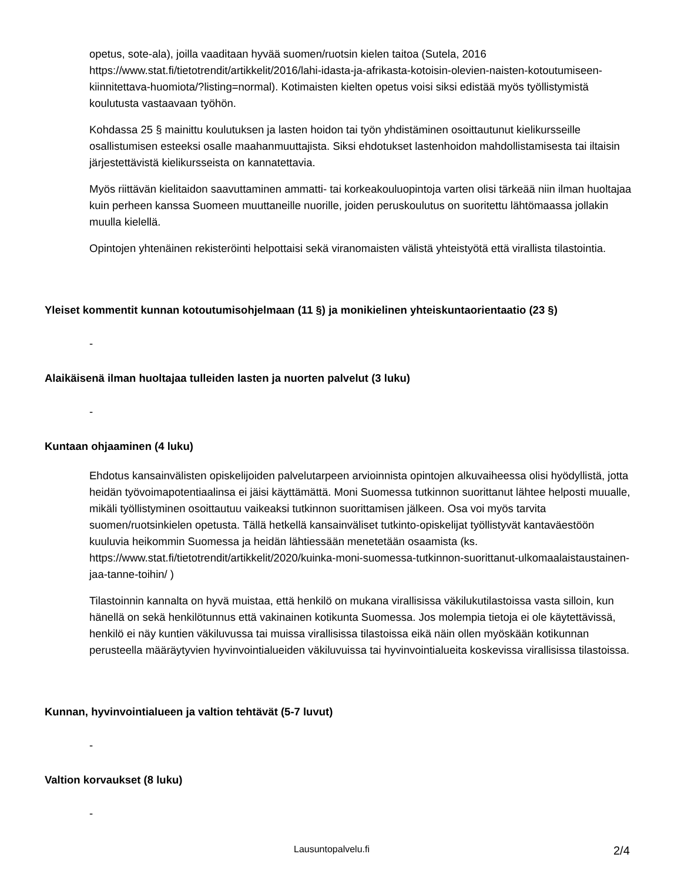opetus, sote-ala), joilla vaaditaan hyvää suomen/ruotsin kielen taitoa (Sutela, 2016 https://www.stat.fi/tietotrendit/artikkelit/2016/lahi-idasta-ja-afrikasta-kotoisin-olevien-naisten-kotoutumiseen-kiinnitettava-huomiota/?listing=normal). Kotimaisten kielten opetus voisi siksi edistää myös työllistymistä koulutusta vastaavaan työhön.
Kohdassa 25 § mainittu koulutuksen ja lasten hoidon tai työn yhdistäminen osoittautunut kielikursseille osallistumisen esteeksi osalle maahanmuuttajista. Siksi ehdotukset lastenhoidon mahdollistamisesta tai iltaisin järjestettävistä kielikursseista on kannatettavia.
Myös riittävän kielitaidon saavuttaminen ammatti- tai korkeakouluopintoja varten olisi tärkeää niin ilman huoltajaa kuin perheen kanssa Suomeen muuttaneille nuorille, joiden peruskoulutus on suoritettu lähtömaassa jollakin muulla kielellä.
Opintojen yhtenäinen rekisteröinti helpottaisi sekä viranomaisten välistä yhteistyötä että virallista tilastointia.
Yleiset kommentit kunnan kotoutumisohjelmaan (11 §) ja monikielinen yhteiskuntaorientaatio (23 §)
-
Alaikäisenä ilman huoltajaa tulleiden lasten ja nuorten palvelut (3 luku)
-
Kuntaan ohjaaminen (4 luku)
Ehdotus kansainvälisten opiskelijoiden palvelutarpeen arvioinnista opintojen alkuvaiheessa olisi hyödyllistä, jotta heidän työvoimapotentiaalinsa ei jäisi käyttämättä. Moni Suomessa tutkinnon suorittanut lähtee helposti muualle, mikäli työllistyminen osoittautuu vaikeaksi tutkinnon suorittamisen jälkeen. Osa voi myös tarvita suomen/ruotsinkielen opetusta. Tällä hetkellä kansainväliset tutkinto-opiskelijat työllistyvät kantaväestöön kuuluvia heikommin Suomessa ja heidän lähtiessään menetetään osaamista (ks. https://www.stat.fi/tietotrendit/artikkelit/2020/kuinka-moni-suomessa-tutkinnon-suorittanut-ulkomaalaistaustainen-jaa-tanne-toihin/ )
Tilastoinnin kannalta on hyvä muistaa, että henkilö on mukana virallisissa väkilukutilastoissa vasta silloin, kun hänellä on sekä henkilötunnus että vakinainen kotikunta Suomessa. Jos molempia tietoja ei ole käytettävissä, henkilö ei näy kuntien väkiluvussa tai muissa virallisissa tilastoissa eikä näin ollen myöskään kotikunnan perusteella määräytyvien hyvinvointialueiden väkiluvuissa tai hyvinvointialueita koskevissa virallisissa tilastoissa.
Kunnan, hyvinvointialueen ja valtion tehtävät (5-7 luvut)
-
Valtion korvaukset (8 luku)
-
Lausuntopalvelu.fi 2/4